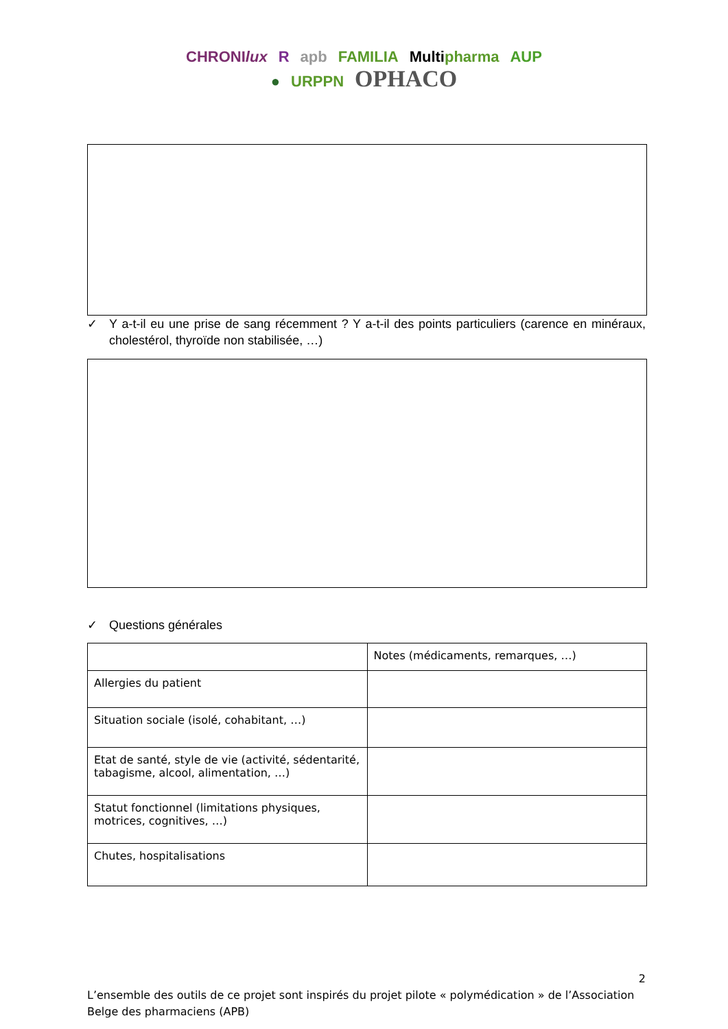CHRONIlux R apb FAMILIA Multipharma AUP
● URPPN OPHACO
✓ Y a-t-il eu une prise de sang récemment ? Y a-t-il des points particuliers (carence en minéraux, cholestérol, thyroïde non stabilisée, …)
✓ Questions générales
| | Notes (médicaments, remarques, …) |
| --- | --- |
| Allergies du patient | |
| Situation sociale (isolé, cohabitant, …) | |
| Etat de santé, style de vie (activité, sédentarité, tabagisme, alcool, alimentation, …) | |
| Statut fonctionnel (limitations physiques, motrices, cognitives, …) | |
| Chutes, hospitalisations | |
2
L’ensemble des outils de ce projet sont inspirés du projet pilote « polymédication » de l’Association Belge des pharmaciens (APB)